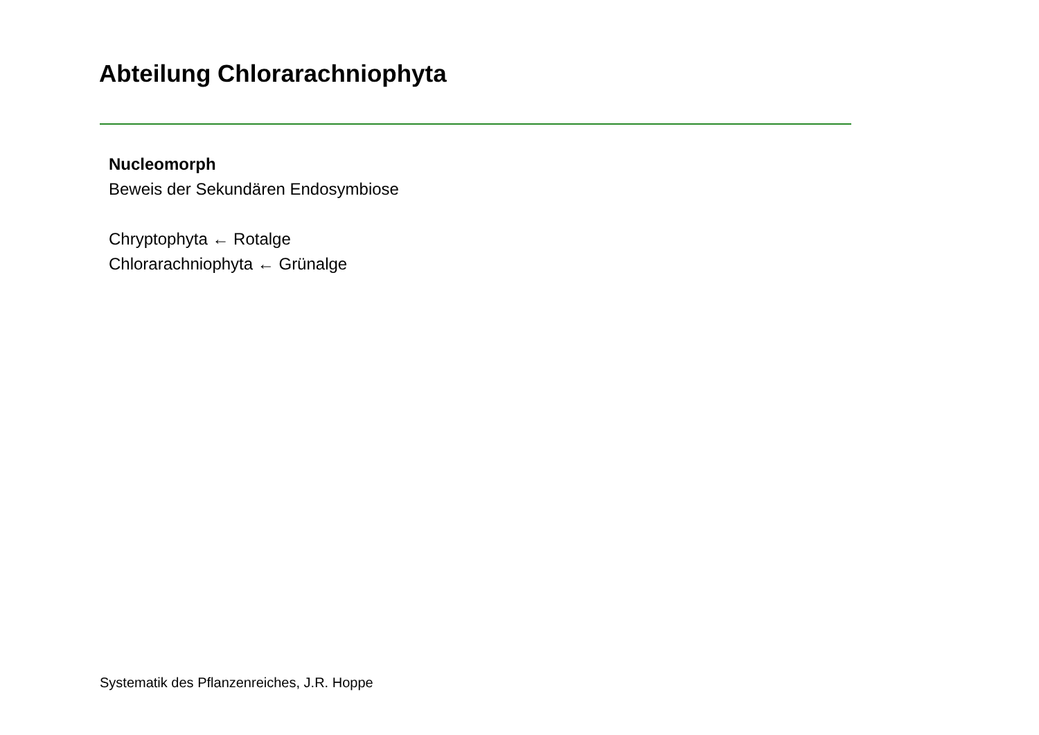Abteilung Chlorarachniophyta
Nucleomorph
Beweis der Sekundären Endosymbiose
Chryptophyta ← Rotalge
Chlorarachniophyta ← Grünalge
Systematik des Pflanzenreiches, J.R. Hoppe